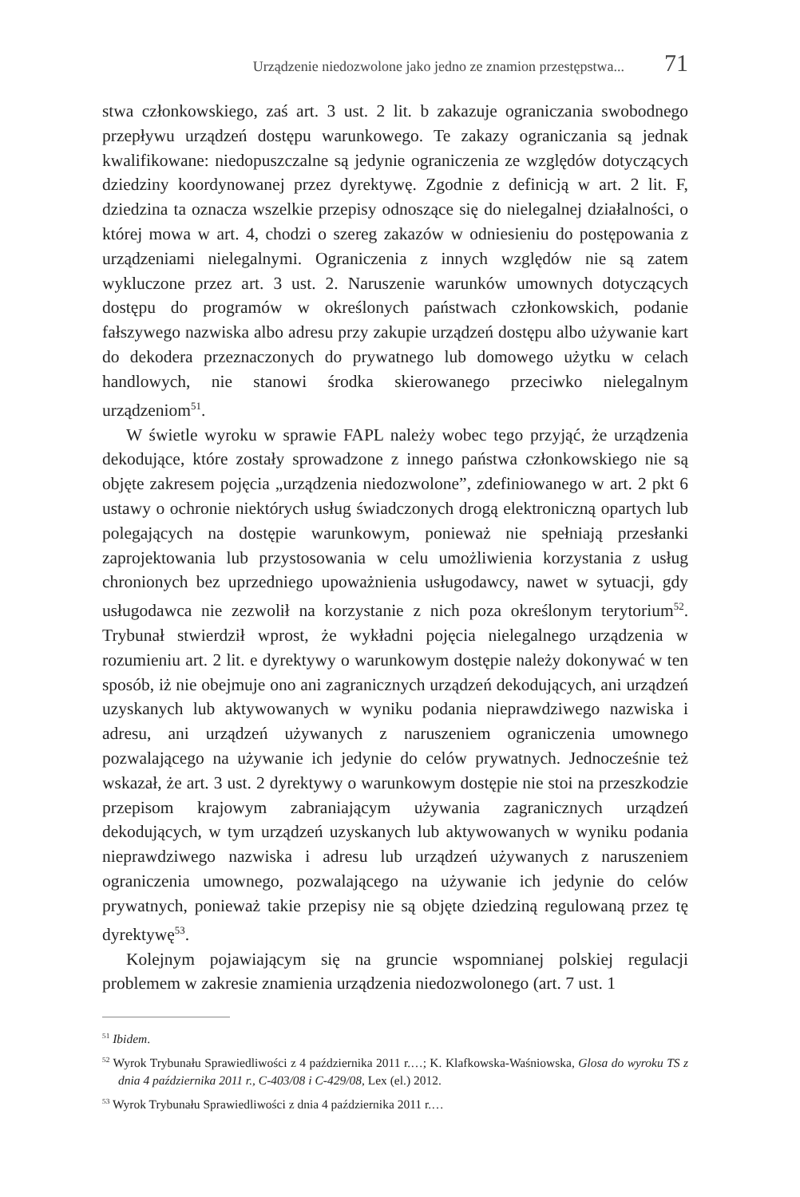Urządzenie niedozwolone jako jedno ze znamion przestępstwa... 71
stwa członkowskiego, zaś art. 3 ust. 2 lit. b zakazuje ograniczania swobodnego przepływu urządzeń dostępu warunkowego. Te zakazy ograniczania są jednak kwalifikowane: niedopuszczalne są jedynie ograniczenia ze względów dotyczących dziedziny koordynowanej przez dyrektywę. Zgodnie z definicją w art. 2 lit. F, dziedzina ta oznacza wszelkie przepisy odnoszące się do nielegalnej działalności, o której mowa w art. 4, chodzi o szereg zakazów w odniesieniu do postępowania z urządzeniami nielegalnymi. Ograniczenia z innych względów nie są zatem wykluczone przez art. 3 ust. 2. Naruszenie warunków umownych dotyczących dostępu do programów w określonych państwach członkowskich, podanie fałszywego nazwiska albo adresu przy zakupie urządzeń dostępu albo używanie kart do dekodera przeznaczonych do prywatnego lub domowego użytku w celach handlowych, nie stanowi środka skierowanego przeciwko nielegalnym urządzeniom<sup>51</sup>.
W świetle wyroku w sprawie FAPL należy wobec tego przyjąć, że urządzenia dekodujące, które zostały sprowadzone z innego państwa członkowskiego nie są objęte zakresem pojęcia „urządzenia niedozwolone”, zdefiniowanego w art. 2 pkt 6 ustawy o ochronie niektórych usług świadczonych drogą elektroniczną opartych lub polegających na dostępie warunkowym, ponieważ nie spełniają przesłanki zaprojektowania lub przystosowania w celu umożliwienia korzystania z usług chronionych bez uprzedniego upoważnienia usługodawcy, nawet w sytuacji, gdy usługodawca nie zezwolił na korzystanie z nich poza określonym terytorium<sup>52</sup>. Trybunał stwierdził wprost, że wykładni pojęcia nielegalnego urządzenia w rozumieniu art. 2 lit. e dyrektywy o warunkowym dostępie należy dokonywać w ten sposób, iż nie obejmuje ono ani zagranicznych urządzeń dekodujących, ani urządzeń uzyskanych lub aktywowanych w wyniku podania nieprawdziwego nazwiska i adresu, ani urządzeń używanych z naruszeniem ograniczenia umownego pozwalającego na używanie ich jedynie do celów prywatnych. Jednocześnie też wskazał, że art. 3 ust. 2 dyrektywy o warunkowym dostępie nie stoi na przeszkodzie przepisom krajowym zabraniającym używania zagranicznych urządzeń dekodujących, w tym urządzeń uzyskanych lub aktywowanych w wyniku podania nieprawdziwego nazwiska i adresu lub urządzeń używanych z naruszeniem ograniczenia umownego, pozwalającego na używanie ich jedynie do celów prywatnych, ponieważ takie przepisy nie są objęte dziedziną regulowaną przez tę dyrektywę<sup>53</sup>.
Kolejnym pojawiającym się na gruncie wspomnianej polskiej regulacji problemem w zakresie znamienia urządzenia niedozwolonego (art. 7 ust. 1
<sup>51</sup> Ibidem.
<sup>52</sup> Wyrok Trybunału Sprawiedliwości z 4 października 2011 r.…; K. Klafkowska-Waśniowska, Glosa do wyroku TS z dnia 4 października 2011 r., C-403/08 i C-429/08, Lex (el.) 2012.
<sup>53</sup> Wyrok Trybunału Sprawiedliwości z dnia 4 października 2011 r.…